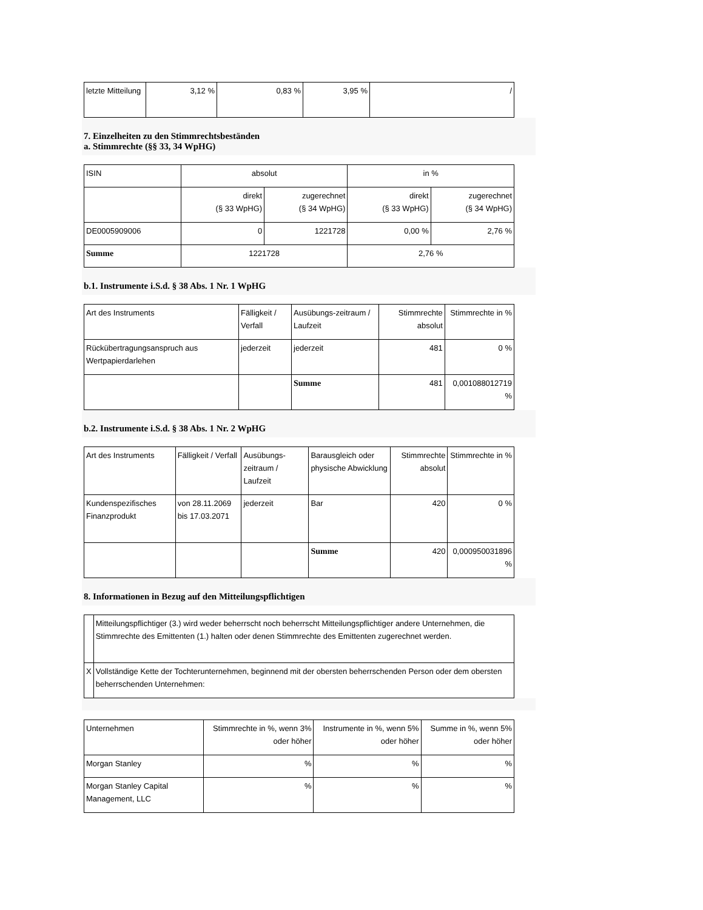| letzte Mitteilung | 3,12 % | 0,83 % | 3,95 % | / |
7. Einzelheiten zu den Stimmrechtsbeständen
a. Stimmrechte (§§ 33, 34 WpHG)
| ISIN | absolut | | in % | |
| --- | --- | --- | --- | --- |
| | direkt (§ 33 WpHG) | zugerechnet (§ 34 WpHG) | direkt (§ 33 WpHG) | zugerechnet (§ 34 WpHG) |
| DE0005909006 | 0 | 1221728 | 0,00 % | 2,76 % |
| Summe | 1221728 | | 2,76 % | |
b.1. Instrumente i.S.d. § 38 Abs. 1 Nr. 1 WpHG
| Art des Instruments | Fälligkeit / Verfall | Ausübungs-zeitraum / Laufzeit | Stimmrechte absolut | Stimmrechte in % |
| --- | --- | --- | --- | --- |
| Rückübertragungsanspruch aus Wertpapierdarlehen | jederzeit | jederzeit | 481 | 0 % |
| | | Summe | 481 | 0,001088012719 % |
b.2. Instrumente i.S.d. § 38 Abs. 1 Nr. 2 WpHG
| Art des Instruments | Fälligkeit / Verfall | Ausübungs-zeitraum / Laufzeit | Barausgleich oder physische Abwicklung | Stimmrechte absolut | Stimmrechte in % |
| --- | --- | --- | --- | --- | --- |
| Kundenspezifisches Finanzprodukt | von 28.11.2069 bis 17.03.2071 | jederzeit | Bar | 420 | 0 % |
| | | | Summe | 420 | 0,000950031896 % |
8. Informationen in Bezug auf den Mitteilungspflichtigen
| | Mitteilungspflichtiger (3.) wird weder beherrscht noch beherrscht Mitteilungspflichtiger andere Unternehmen, die Stimmrechte des Emittenten (1.) halten oder denen Stimmrechte des Emittenten zugerechnet werden. |
| X | Vollständige Kette der Tochterunternehmen, beginnend mit der obersten beherrschenden Person oder dem obersten beherrschenden Unternehmen: |
| Unternehmen | Stimmrechte in %, wenn 3% oder höher | Instrumente in %, wenn 5% oder höher | Summe in %, wenn 5% oder höher |
| --- | --- | --- | --- |
| Morgan Stanley | % | % | % |
| Morgan Stanley Capital Management, LLC | % | % | % |